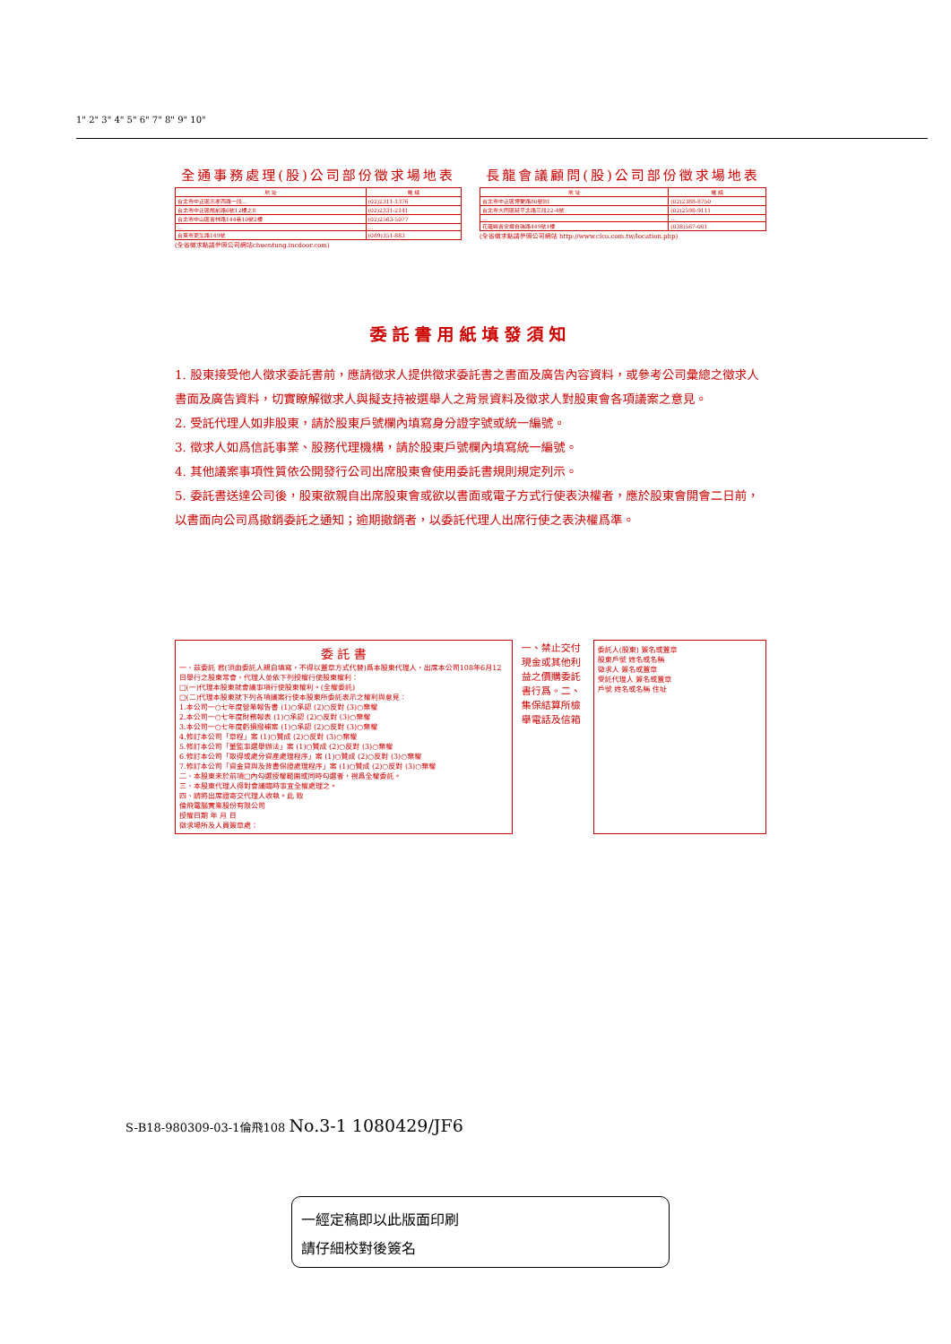1" 2" 3" 4" 5" 6" 7" 8" 9" 10"
全通事務處理(股)公司部份徵求場地表
| 地 址 | 電 話 |
| --- | --- |
| 台北市中正區忠孝西路一段… | (02)2311-1376 |
| 台北市中正區館前路6號12樓之8 | (02)2331-2141 |
| 台北市中山區吉林路144巷10號2樓 | (02)2563-5077 |
| … | … |
| 台東市更生路149號 | (089)351-883 |
(全省徵求點請參照公司網站chuentung.incdoor.com)
長龍會議顧問(股)公司部份徵求場地表
| 地 址 | 電 話 |
| --- | --- |
| 台北市中正區博愛路80號B1 | (02)2388-8750 |
| 台北市大同區延平北路三段22-4號 | (02)2598-9111 |
| … | … |
| 花蓮縣吉安鄉自強路449號1樓 | (038)567-001 |
(全省徵求點請參照公司網站 http://www.clco.com.tw/location.php)
委託書用紙填發須知
1. 股東接受他人徵求委託書前，應請徵求人提供徵求委託書之書面及廣告內容資料，或參考公司彙總之徵求人書面及廣告資料，切實瞭解徵求人與擬支持被選舉人之背景資料及徵求人對股東會各項議案之意見。
2. 受託代理人如非股東，請於股東戶號欄內填寫身分證字號或統一編號。
3. 徵求人如爲信託事業、股務代理機構，請於股東戶號欄內填寫統一編號。
4. 其他議案事項性質依公開發行公司出席股東會使用委託書規則規定列示。
5. 委託書送達公司後，股東欲親自出席股東會或欲以書面或電子方式行使表決權者，應於股東會開會二日前，以書面向公司爲撤銷委託之通知；逾期撤銷者，以委託代理人出席行使之表決權爲準。
委 託 書
一、茲委託 君(須由委託人親自填寫，不得以蓋章方式代替)爲本股東代理人，出席本公司108年6月12日舉行之股東常會，代理人並依下列授權行使股東權利：
□(一)代理本股東就會議事項行使股東權利。(全權委託)
□(二)代理本股東就下列各項議案行使本股東所委託表示之權利與意見：
1.本公司一○七年度營業報告書 (1)○承認 (2)○反對 (3)○棄權
2.本公司一○七年度財務報表 (1)○承認 (2)○反對 (3)○棄權
3.本公司一○七年度虧損撥補案 (1)○承認 (2)○反對 (3)○棄權
4.修訂本公司「章程」案 (1)○贊成 (2)○反對 (3)○棄權
5.修訂本公司「董監事選舉辦法」案 (1)○贊成 (2)○反對 (3)○棄權
6.修訂本公司「取得或處分資產處理程序」案 (1)○贊成 (2)○反對 (3)○棄權
7.修訂本公司「資金貸與及背書保證處理程序」案 (1)○贊成 (2)○反對 (3)○棄權
二、本股東未於前項□內勾選授權範圍或同時勾選者，視爲全權委託。
三、本股東代理人得對會議臨時事宜全權處理之。
四、請將出席證寄交代理人收執。此 致
倫飛電腦實業股份有限公司
授權日期 年 月 日
徵求場所及人員簽章處：
一、禁止交付現金或其他利益之價購委託書行爲。二、集保結算所檢舉電話及信箱
委託人(股東) 簽名或蓋章
股東戶號 姓名或名稱
徵求人 簽名或蓋章
受託代理人 簽名或蓋章
戶號 姓名或名稱 住址
S-B18-980309-03-1倫飛108 No.3-1 1080429/JF6
一經定稿即以此版面印刷
請仔細校對後簽名